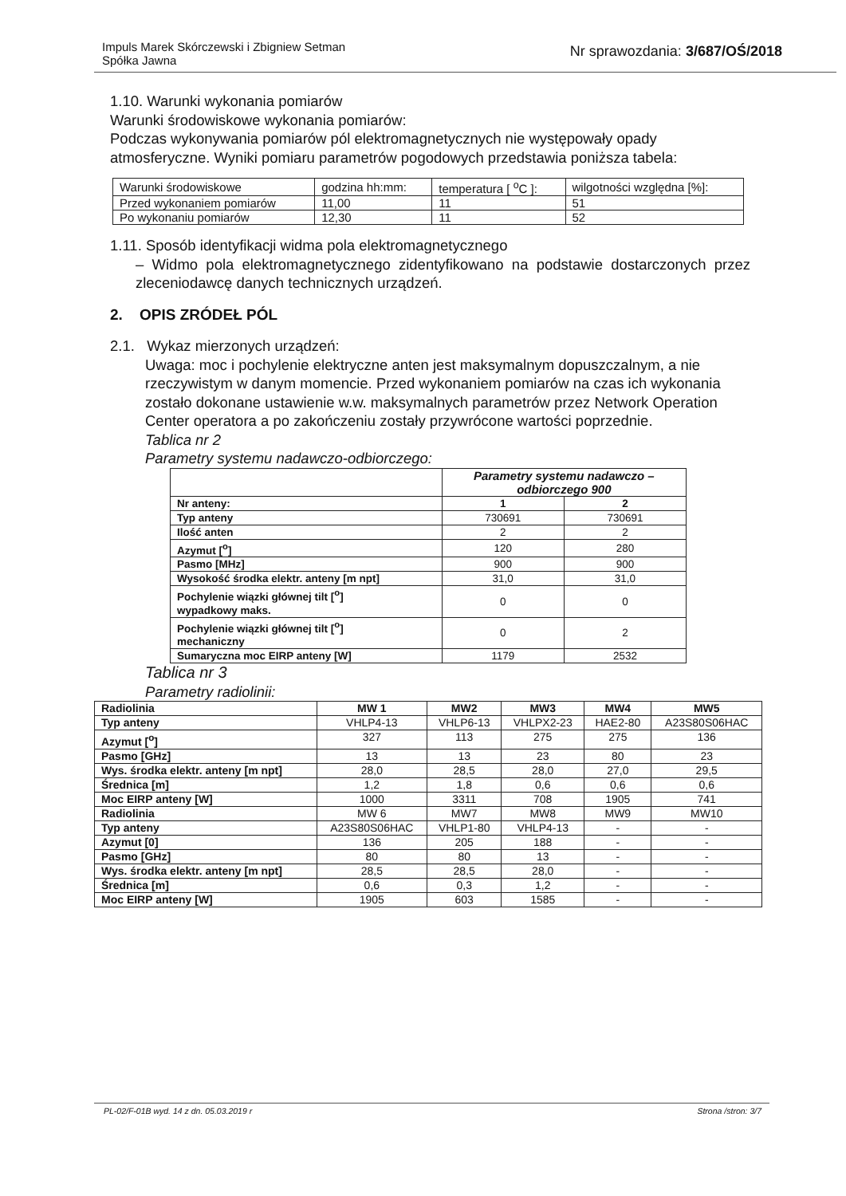Impuls Marek Skórczewski i Zbigniew Setman
Spółka Jawna
Nr sprawozdania: 3/687/OŚ/2018
1.10. Warunki wykonania pomiarów
Warunki środowiskowe wykonania pomiarów:
Podczas wykonywania pomiarów pól elektromagnetycznych nie występowały opady atmosferyczne. Wyniki pomiaru parametrów pogodowych przedstawia poniższa tabela:
| Warunki środowiskowe | godzina hh:mm: | temperatura [ <sup>o</sup>C ]: | wilgotności względna [%]: |
| Przed wykonaniem pomiarów | 11,00 | 11 | 51 |
| Po wykonaniu pomiarów | 12,30 | 11 | 52 |
1.11. Sposób identyfikacji widma pola elektromagnetycznego
– Widmo pola elektromagnetycznego zidentyfikowano na podstawie dostarczonych przez zleceniodawcę danych technicznych urządzeń.
2. OPIS ZRÓDEŁ PÓL
2.1. Wykaz mierzonych urządzeń:
Uwaga: moc i pochylenie elektryczne anten jest maksymalnym dopuszczalnym, a nie rzeczywistym w danym momencie. Przed wykonaniem pomiarów na czas ich wykonania zostało dokonane ustawienie w.w. maksymalnych parametrów przez Network Operation Center operatora a po zakończeniu zostały przywrócone wartości poprzednie.
Tablica nr 2
Parametry systemu nadawczo-odbiorczego:
| | Parametry systemu nadawczo – odbiorczego 900 | |
| Nr anteny: | 1 | 2 |
| Typ anteny | 730691 | 730691 |
| Ilość anten | 2 | 2 |
| Azymut [<sup>o</sup>] | 120 | 280 |
| Pasmo [MHz] | 900 | 900 |
| Wysokość środka elektr. anteny [m npt] | 31,0 | 31,0 |
| Pochylenie wiązki głównej tilt [<sup>o</sup>] wypadkowy maks. | 0 | 0 |
| Pochylenie wiązki głównej tilt [<sup>o</sup>] mechaniczny | 0 | 2 |
| Sumaryczna moc EIRP anteny [W] | 1179 | 2532 |
Tablica nr 3
Parametry radiolinii:
| Radiolinia | MW 1 | MW2 | MW3 | MW4 | MW5 |
| Typ anteny | VHLP4-13 | VHLP6-13 | VHLPX2-23 | HAE2-80 | A23S80S06HAC |
| Azymut [<sup>o</sup>] | 327 | 113 | 275 | 275 | 136 |
| Pasmo [GHz] | 13 | 13 | 23 | 80 | 23 |
| Wys. środka elektr. anteny [m npt] | 28,0 | 28,5 | 28,0 | 27,0 | 29,5 |
| Średnica [m] | 1,2 | 1,8 | 0,6 | 0,6 | 0,6 |
| Moc EIRP anteny [W] | 1000 | 3311 | 708 | 1905 | 741 |
| Radiolinia | MW 6 | MW7 | MW8 | MW9 | MW10 |
| Typ anteny | A23S80S06HAC | VHLP1-80 | VHLP4-13 | - | - |
| Azymut [0] | 136 | 205 | 188 | - | - |
| Pasmo [GHz] | 80 | 80 | 13 | - | - |
| Wys. środka elektr. anteny [m npt] | 28,5 | 28,5 | 28,0 | - | - |
| Średnica [m] | 0,6 | 0,3 | 1,2 | - | - |
| Moc EIRP anteny [W] | 1905 | 603 | 1585 | - | - |
PL-02/F-01B wyd. 14 z dn. 05.03.2019 r Strona /stron: 3/7